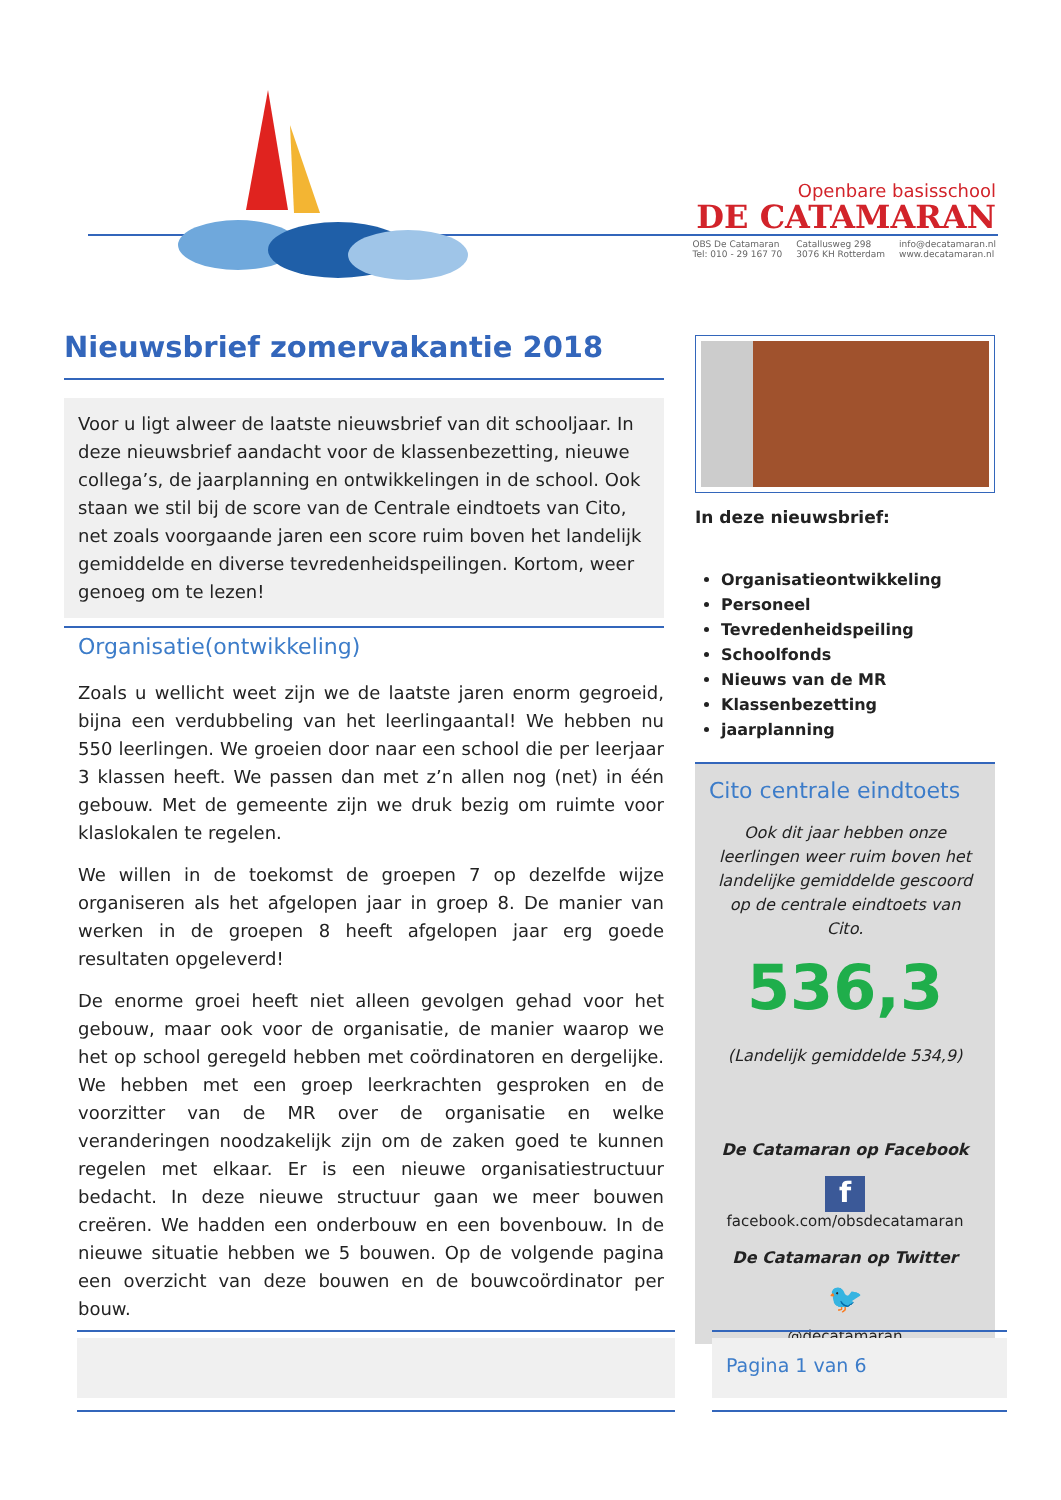Openbare basisschool
DE CATAMARAN
OBS De Catamaran
Tel: 010 - 29 167 70
Catallusweg 298
3076 KH Rotterdam
info@decatamaran.nl
www.decatamaran.nl
Nieuwsbrief zomervakantie 2018
Voor u ligt alweer de laatste nieuwsbrief van dit schooljaar. In deze nieuwsbrief aandacht voor de klassenbezetting, nieuwe collega’s, de jaarplanning en ontwikkelingen in de school. Ook staan we stil bij de score van de Centrale eindtoets van Cito, net zoals voorgaande jaren een score ruim boven het landelijk gemiddelde en diverse tevredenheidspeilingen. Kortom, weer genoeg om te lezen!
Organisatie(ontwikkeling)
Zoals u wellicht weet zijn we de laatste jaren enorm gegroeid, bijna een verdubbeling van het leerlingaantal! We hebben nu 550 leerlingen. We groeien door naar een school die per leerjaar 3 klassen heeft. We passen dan met z’n allen nog (net) in één gebouw. Met de gemeente zijn we druk bezig om ruimte voor klaslokalen te regelen.
We willen in de toekomst de groepen 7 op dezelfde wijze organiseren als het afgelopen jaar in groep 8. De manier van werken in de groepen 8 heeft afgelopen jaar erg goede resultaten opgeleverd!
De enorme groei heeft niet alleen gevolgen gehad voor het gebouw, maar ook voor de organisatie, de manier waarop we het op school geregeld hebben met coördinatoren en dergelijke. We hebben met een groep leerkrachten gesproken en de voorzitter van de MR over de organisatie en welke veranderingen noodzakelijk zijn om de zaken goed te kunnen regelen met elkaar. Er is een nieuwe organisatiestructuur bedacht. In deze nieuwe structuur gaan we meer bouwen creëren. We hadden een onderbouw en een bovenbouw. In de nieuwe situatie hebben we 5 bouwen. Op de volgende pagina een overzicht van deze bouwen en de bouwcoördinator per bouw.
In deze nieuwsbrief:
Organisatieontwikkeling
Personeel
Tevredenheidspeiling
Schoolfonds
Nieuws van de MR
Klassenbezetting
jaarplanning
Cito centrale eindtoets
Ook dit jaar hebben onze leerlingen weer ruim boven het landelijke gemiddelde gescoord op de centrale eindtoets van Cito.
536,3
(Landelijk gemiddelde 534,9)
De Catamaran op Facebook
f
facebook.com/obsdecatamaran
De Catamaran op Twitter
🐦
@decatamaran
Pagina 1 van 6